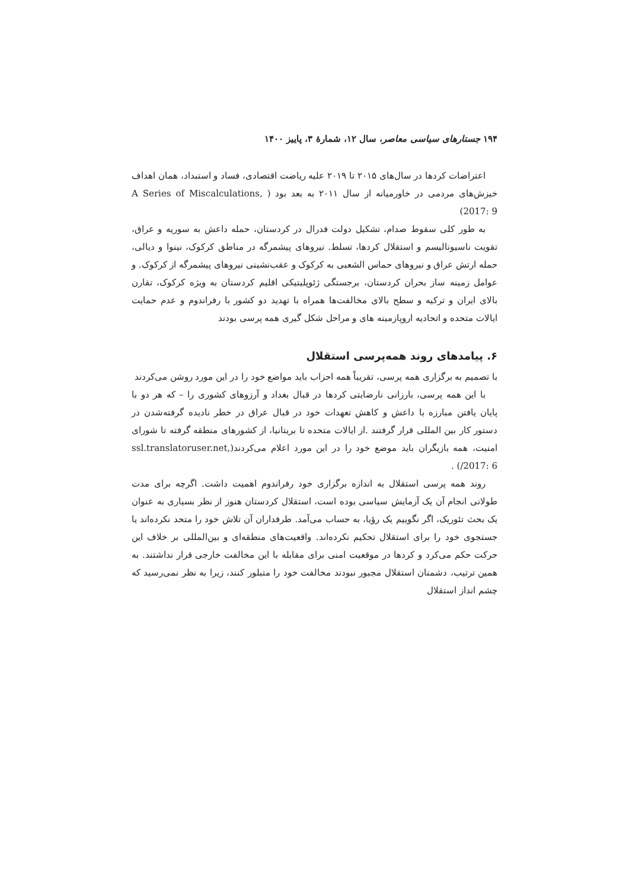۱۹۴ جستارهای سیاسی معاصر، سال ۱۲، شمارهٔ ۳، پاییز ۱۴۰۰
اعتراضات کردها در سال‌های ۲۰۱۵ تا ۲۰۱۹ علیه ریاضت اقتصادی، فساد و استبداد، همان اهداف خیزش‌های مردمی در خاورمیانه از سال ۲۰۱۱ به بعد بود ( A Series of Miscalculations, 2017: 9)
به طور کلی سقوط صدام، تشکیل دولت فدرال در کردستان، حمله داعش به سوریه و عراق، تقویت ناسیونالیسم و استقلال کردها، تسلط. نیروهای پیشمرگه در مناطق کرکوک، نینوا و دیالی، حمله ارتش عراق و نیروهای حماس الشعبی به کرکوک و عقب‌نشینی نیروهای پیشمرگه از کرکوک. و عوامل زمینه ساز بحران کردستان، برجستگی ژئوپلیتیکی اقلیم کردستان به ویژه کرکوک، تقارن بالای ایران و ترکیه و سطح بالای مخالفت‌ها همراه با تهدید دو کشور با رفراندوم و عدم حمایت ایالات متحده و اتحادیه اروپازمینه های و مراحل شکل گیری همه پرسی بودند
۶. پیامدهای روند همه‌پرسی استقلال
با تصمیم به برگزاری همه پرسی، تقریباً همه احزاب باید مواضع خود را در این مورد روشن می‌کردند
با این همه پرسی، بارزانی نارضایتی کردها در قبال بغداد و آرزوهای کشوری را – که هر دو با پایان یافتن مبارزه با داعش و کاهش تعهدات خود در قبال عراق در خطر نادیده گرفته‌شدن در دستور کار بین المللی قرار گرفتند .از ایالات متحده تا بریتانیا، از کشورهای منطقه گرفته تا شورای امنیت، همه بازیگران باید موضع خود را در این مورد اعلام می‌کردند(ssl.translatoruser.net, 2017: 6/) .
روند همه پرسی استقلال به اندازه برگزاری خود رفراندوم اهمیت داشت. اگرچه برای مدت طولانی انجام آن یک آزمایش سیاسی بوده است، استقلال کردستان هنوز از نظر بسیاری به عنوان یک بحث تئوریک، اگر نگوییم یک رؤیا، به حساب می‌آمد. طرفداران آن تلاش خود را متحد نکرده‌اند یا جستجوی خود را برای استقلال تحکیم نکرده‌اند. واقعیت‌های منطقه‌ای و بین‌المللی بر خلاف این حرکت حکم می‌کرد و کردها در موقعیت امنی برای مقابله با این مخالفت خارجی قرار نداشتند. به همین ترتیب، دشمنان استقلال مجبور نبودند مخالفت خود را متبلور کنند، زیرا به نظر نمی‌رسید که چشم انداز استقلال